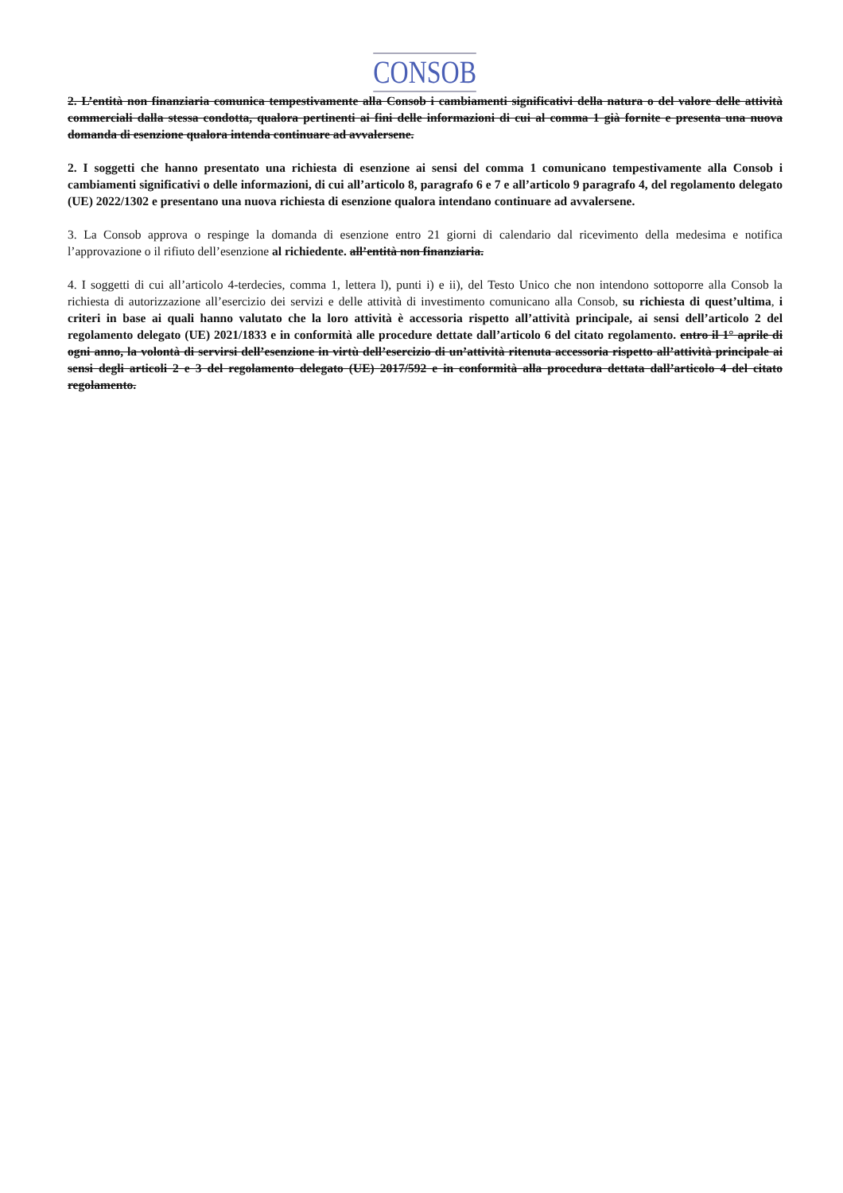CONSOB
2. L’entità non finanziaria comunica tempestivamente alla Consob i cambiamenti significativi della natura o del valore delle attività commerciali dalla stessa condotta, qualora pertinenti ai fini delle informazioni di cui al comma 1 già fornite e presenta una nuova domanda di esenzione qualora intenda continuare ad avvalersene.
2. I soggetti che hanno presentato una richiesta di esenzione ai sensi del comma 1 comunicano tempestivamente alla Consob i cambiamenti significativi o delle informazioni, di cui all’articolo 8, paragrafo 6 e 7 e all’articolo 9 paragrafo 4, del regolamento delegato (UE) 2022/1302 e presentano una nuova richiesta di esenzione qualora intendano continuare ad avvalersene.
3. La Consob approva o respinge la domanda di esenzione entro 21 giorni di calendario dal ricevimento della medesima e notifica l’approvazione o il rifiuto dell’esenzione al richiedente. all’entità non finanziaria.
4. I soggetti di cui all’articolo 4-terdecies, comma 1, lettera l), punti i) e ii), del Testo Unico che non intendono sottoporre alla Consob la richiesta di autorizzazione all’esercizio dei servizi e delle attività di investimento comunicano alla Consob, su richiesta di quest’ultima, i criteri in base ai quali hanno valutato che la loro attività è accessoria rispetto all’attività principale, ai sensi dell’articolo 2 del regolamento delegato (UE) 2021/1833 e in conformità alle procedure dettate dall’articolo 6 del citato regolamento. entro il 1° aprile di ogni anno, la volontà di servirsi dell’esenzione in virtù dell’esercizio di un’attività ritenuta accessoria rispetto all’attività principale ai sensi degli articoli 2 e 3 del regolamento delegato (UE) 2017/592 e in conformità alla procedura dettata dall’articolo 4 del citato regolamento.